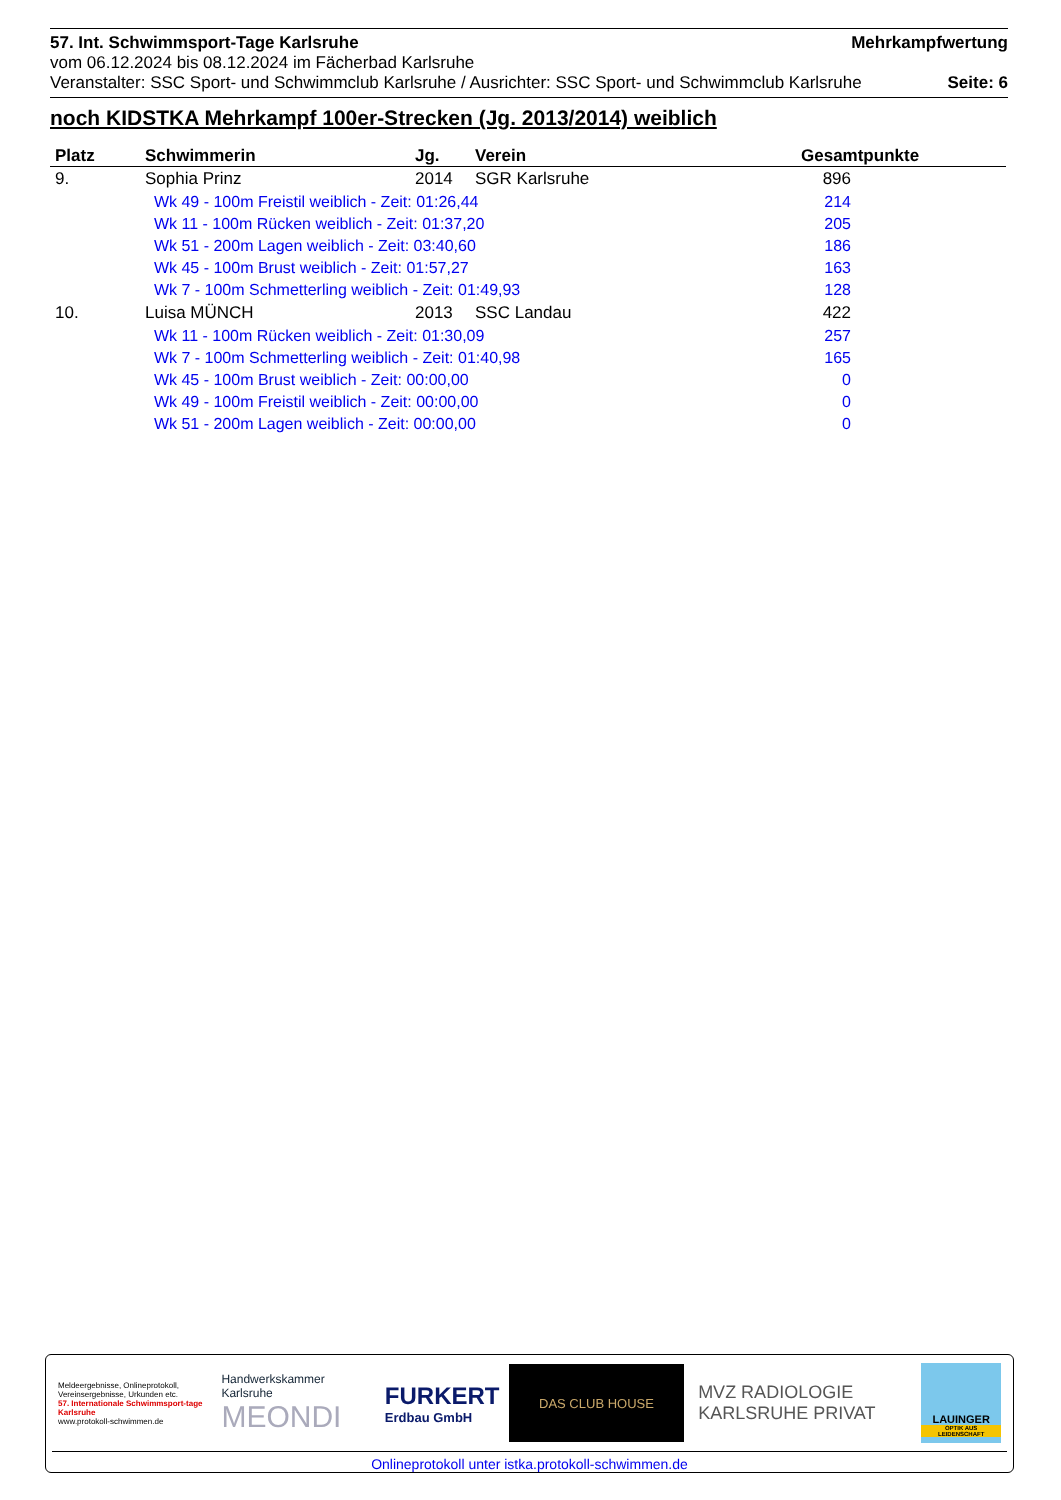57. Int. Schwimmsport-Tage Karlsruhe Mehrkampfwertung
vom 06.12.2024 bis 08.12.2024 im Fächerbad Karlsruhe
Veranstalter: SSC Sport- und Schwimmclub Karlsruhe / Ausrichter: SSC Sport- und Schwimmclub Karlsruhe Seite: 6
noch KIDSTKA Mehrkampf 100er-Strecken (Jg. 2013/2014) weiblich
| Platz | Schwimmerin | Jg. | Verein | Gesamtpunkte |
| --- | --- | --- | --- | --- |
| 9. | Sophia Prinz | 2014 | SGR Karlsruhe | 896 |
| | Wk 49 - 100m Freistil weiblich - Zeit: 01:26,44 | | | 214 |
| | Wk 11 - 100m Rücken weiblich - Zeit: 01:37,20 | | | 205 |
| | Wk 51 - 200m Lagen weiblich - Zeit: 03:40,60 | | | 186 |
| | Wk 45 - 100m Brust weiblich - Zeit: 01:57,27 | | | 163 |
| | Wk 7 - 100m Schmetterling weiblich - Zeit: 01:49,93 | | | 128 |
| 10. | Luisa MÜNCH | 2013 | SSC Landau | 422 |
| | Wk 11 - 100m Rücken weiblich - Zeit: 01:30,09 | | | 257 |
| | Wk 7 - 100m Schmetterling weiblich - Zeit: 01:40,98 | | | 165 |
| | Wk 45 - 100m Brust weiblich - Zeit: 00:00,00 | | | 0 |
| | Wk 49 - 100m Freistil weiblich - Zeit: 00:00,00 | | | 0 |
| | Wk 51 - 200m Lagen weiblich - Zeit: 00:00,00 | | | 0 |
Meldeergebnisse, Onlineprotokoll, Vereinsergebnisse, Urkunden etc.
57. Internationale Schwimmsport-tage Karlsruhe
www.protokoll-schwimmen.de
Handwerkskammer Karlsruhe
MEONDI
FURKERT
Erdbau GmbH
DAS CLUB HOUSE
MVZ RADIOLOGIE
KARLSRUHE PRIVAT
LAUINGER
OPTIK AUS LEIDENSCHAFT
Onlineprotokoll unter istka.protokoll-schwimmen.de